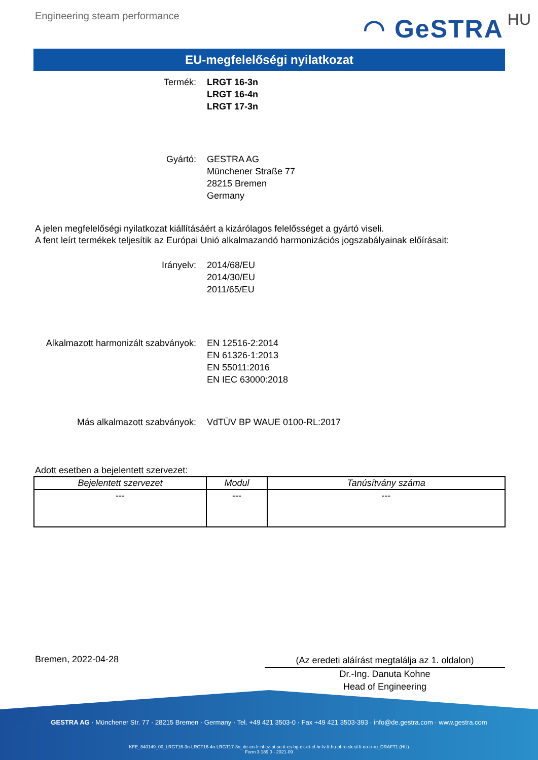Engineering steam performance
◠ GeSTRA HU
EU-megfelelőségi nyilatkozat
Termék: LRGT 16-3n
LRGT 16-4n
LRGT 17-3n
Gyártó: GESTRA AG
Münchener Straße 77
28215 Bremen
Germany
A jelen megfelelőségi nyilatkozat kiállításáért a kizárólagos felelősséget a gyártó viseli.
A fent leírt termékek teljesítik az Európai Unió alkalmazandó harmonizációs jogszabályainak előírásait:
Irányelv: 2014/68/EU
2014/30/EU
2011/65/EU
Alkalmazott harmonizált szabványok: EN 12516-2:2014
EN 61326-1:2013
EN 55011:2016
EN IEC 63000:2018
Más alkalmazott szabványok: VdTÜV BP WAUE 0100-RL:2017
Adott esetben a bejelentett szervezet:
| Bejelentett szervezet | Modul | Tanúsítvány száma |
| --- | --- | --- |
| --- | --- | --- |
Bremen, 2022-04-28
(Az eredeti aláírást megtalálja az 1. oldalon)
Dr.-Ing. Danuta Kohne
Head of Engineering
GESTRA AG · Münchener Str. 77 · 28215 Bremen · Germany · Tel. +49 421 3503-0 · Fax +49 421 3503-393 · info@de.gestra.com · www.gestra.com
KFE_840149_00_LRGT16-3n-LRGT16-4n-LRGT17-3n_de-en-fr-nl-cz-pt-se-it-es-bg-dk-et-el-hr-lv-lt-hu-pl-ro-sk-sl-fi-no-tr-ru_DRAFT1 (HU)
Form 3 189 0 - 2021-09